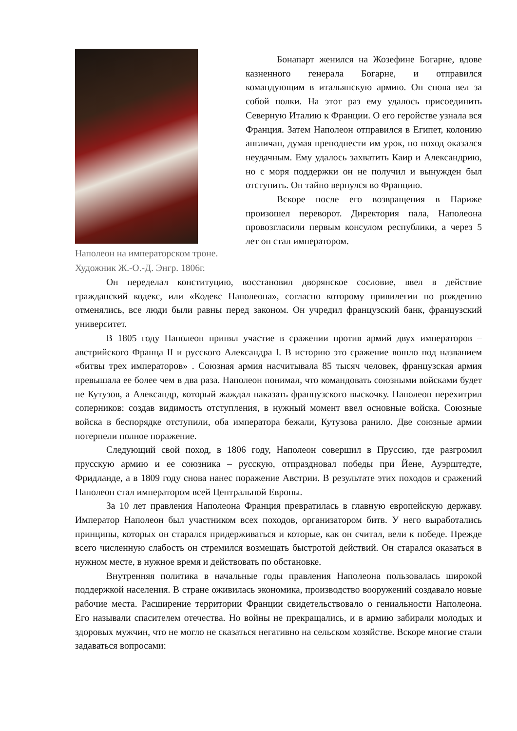Наполеон на императорском троне.
Художник Ж.-О.-Д. Энгр. 1806г.
Бонапарт женился на Жозефине Богарне, вдове казненного генерала Богарне, и отправился командующим в итальянскую армию. Он снова вел за собой полки. На этот раз ему удалось присоединить Северную Италию к Франции. О его геройстве узнала вся Франция. Затем Наполеон отправился в Египет, колонию англичан, думая преподнести им урок, но поход оказался неудачным. Ему удалось захватить Каир и Александрию, но с моря поддержки он не получил и вынужден был отступить. Он тайно вернулся во Францию.
Вскоре после его возвращения в Париже произошел переворот. Директория пала, Наполеона провозгласили первым консулом республики, а через 5 лет он стал императором.
Он переделал конституцию, восстановил дворянское сословие, ввел в действие гражданский кодекс, или «Кодекс Наполеона», согласно которому привилегии по рождению отменялись, все люди были равны перед законом. Он учредил французский банк, французский университет.
В 1805 году Наполеон принял участие в сражении против армий двух императоров – австрийского Франца II и русского Александра I. В историю это сражение вошло под названием «битвы трех императоров» . Союзная армия насчитывала 85 тысяч человек, французская армия превышала ее более чем в два раза. Наполеон понимал, что командовать союзными войсками будет не Кутузов, а Александр, который жаждал наказать французского выскочку. Наполеон перехитрил соперников: создав видимость отступления, в нужный момент ввел основные войска. Союзные войска в беспорядке отступили, оба императора бежали, Кутузова ранило. Две союзные армии потерпели полное поражение.
Следующий свой поход, в 1806 году, Наполеон совершил в Пруссию, где разгромил прусскую армию и ее союзника – русскую, отпраздновал победы при Йене, Ауэрштедте, Фридланде, а в 1809 году снова нанес поражение Австрии. В результате этих походов и сражений Наполеон стал императором всей Центральной Европы.
За 10 лет правления Наполеона Франция превратилась в главную европейскую державу. Император Наполеон был участником всех походов, организатором битв. У него выработались принципы, которых он старался придерживаться и которые, как он считал, вели к победе. Прежде всего численную слабость он стремился возмещать быстротой действий. Он старался оказаться в нужном месте, в нужное время и действовать по обстановке.
Внутренняя политика в начальные годы правления Наполеона пользовалась широкой поддержкой населения. В стране оживилась экономика, производство вооружений создавало новые рабочие места. Расширение территории Франции свидетельствовало о гениальности Наполеона. Его называли спасителем отечества. Но войны не прекращались, и в армию забирали молодых и здоровых мужчин, что не могло не сказаться негативно на сельском хозяйстве. Вскоре многие стали задаваться вопросами: